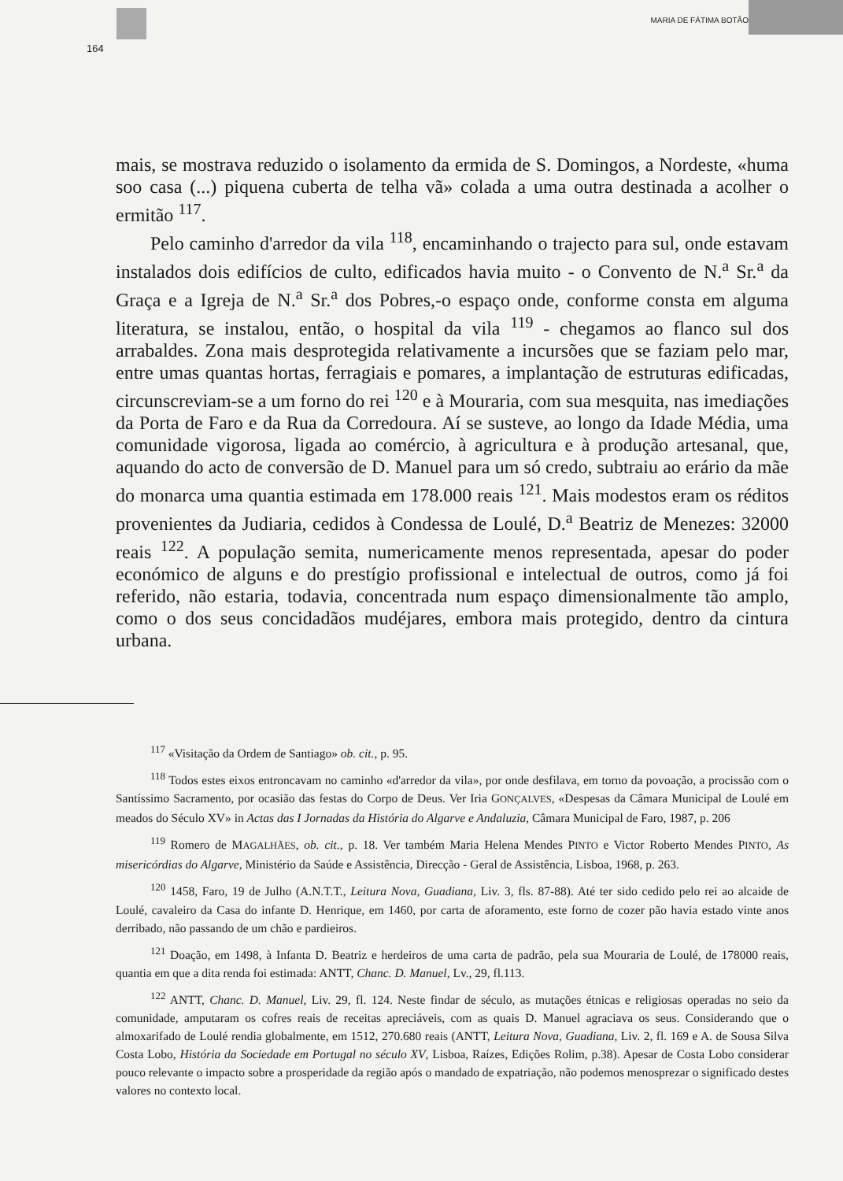164 MARIA DE FÁTIMA BOTÃO
mais, se mostrava reduzido o isolamento da ermida de S. Domingos, a Nordeste, «huma soo casa (...) piquena cuberta de telha vã» colada a uma outra destinada a acolher o ermitão <sup>117</sup>.
Pelo caminho d'arredor da vila <sup>118</sup>, encaminhando o trajecto para sul, onde estavam instalados dois edifícios de culto, edificados havia muito - o Convento de N.<sup>a</sup> Sr.<sup>a</sup> da Graça e a Igreja de N.<sup>a</sup> Sr.<sup>a</sup> dos Pobres,-o espaço onde, conforme consta em alguma literatura, se instalou, então, o hospital da vila <sup>119</sup> - chegamos ao flanco sul dos arrabaldes. Zona mais desprotegida relativamente a incursões que se faziam pelo mar, entre umas quantas hortas, ferragiais e pomares, a implantação de estruturas edificadas, circunscreviam-se a um forno do rei <sup>120</sup> e à Mouraria, com sua mesquita, nas imediações da Porta de Faro e da Rua da Corredoura. Aí se susteve, ao longo da Idade Média, uma comunidade vigorosa, ligada ao comércio, à agricultura e à produção artesanal, que, aquando do acto de conversão de D. Manuel para um só credo, subtraiu ao erário da mãe do monarca uma quantia estimada em 178.000 reais <sup>121</sup>. Mais modestos eram os réditos provenientes da Judiaria, cedidos à Condessa de Loulé, D.<sup>a</sup> Beatriz de Menezes: 32000 reais <sup>122</sup>. A população semita, numericamente menos representada, apesar do poder económico de alguns e do prestígio profissional e intelectual de outros, como já foi referido, não estaria, todavia, concentrada num espaço dimensionalmente tão amplo, como o dos seus concidadãos mudéjares, embora mais protegido, dentro da cintura urbana.
<sup>117</sup> «Visitação da Ordem de Santiago» ob. cit., p. 95.
<sup>118</sup> Todos estes eixos entroncavam no caminho «d'arredor da vila», por onde desfilava, em torno da povoação, a procissão com o Santíssimo Sacramento, por ocasião das festas do Corpo de Deus. Ver Iria GONÇALVES, «Despesas da Câmara Municipal de Loulé em meados do Século XV» in Actas das I Jornadas da História do Algarve e Andaluzia, Câmara Municipal de Faro, 1987, p. 206
<sup>119</sup> Romero de MAGALHÃES, ob. cit., p. 18. Ver também Maria Helena Mendes PINTO e Victor Roberto Mendes PINTO, As misericórdias do Algarve, Ministério da Saúde e Assistência, Direcção - Geral de Assistência, Lisboa, 1968, p. 263.
<sup>120</sup> 1458, Faro, 19 de Julho (A.N.T.T., Leitura Nova, Guadiana, Liv. 3, fls. 87-88). Até ter sido cedido pelo rei ao alcaide de Loulé, cavaleiro da Casa do infante D. Henrique, em 1460, por carta de aforamento, este forno de cozer pão havia estado vinte anos derribado, não passando de um chão e pardieiros.
<sup>121</sup> Doação, em 1498, à Infanta D. Beatriz e herdeiros de uma carta de padrão, pela sua Mouraria de Loulé, de 178000 reais, quantia em que a dita renda foi estimada: ANTT, Chanc. D. Manuel, Lv., 29, fl.113.
<sup>122</sup> ANTT, Chanc. D. Manuel, Liv. 29, fl. 124. Neste findar de século, as mutações étnicas e religiosas operadas no seio da comunidade, amputaram os cofres reais de receitas apreciáveis, com as quais D. Manuel agraciava os seus. Considerando que o almoxarifado de Loulé rendia globalmente, em 1512, 270.680 reais (ANTT, Leitura Nova, Guadiana, Liv. 2, fl. 169 e A. de Sousa Silva Costa Lobo, História da Sociedade em Portugal no século XV, Lisboa, Raízes, Edições Rolim, p.38). Apesar de Costa Lobo considerar pouco relevante o impacto sobre a prosperidade da região após o mandado de expatriação, não podemos menosprezar o significado destes valores no contexto local.